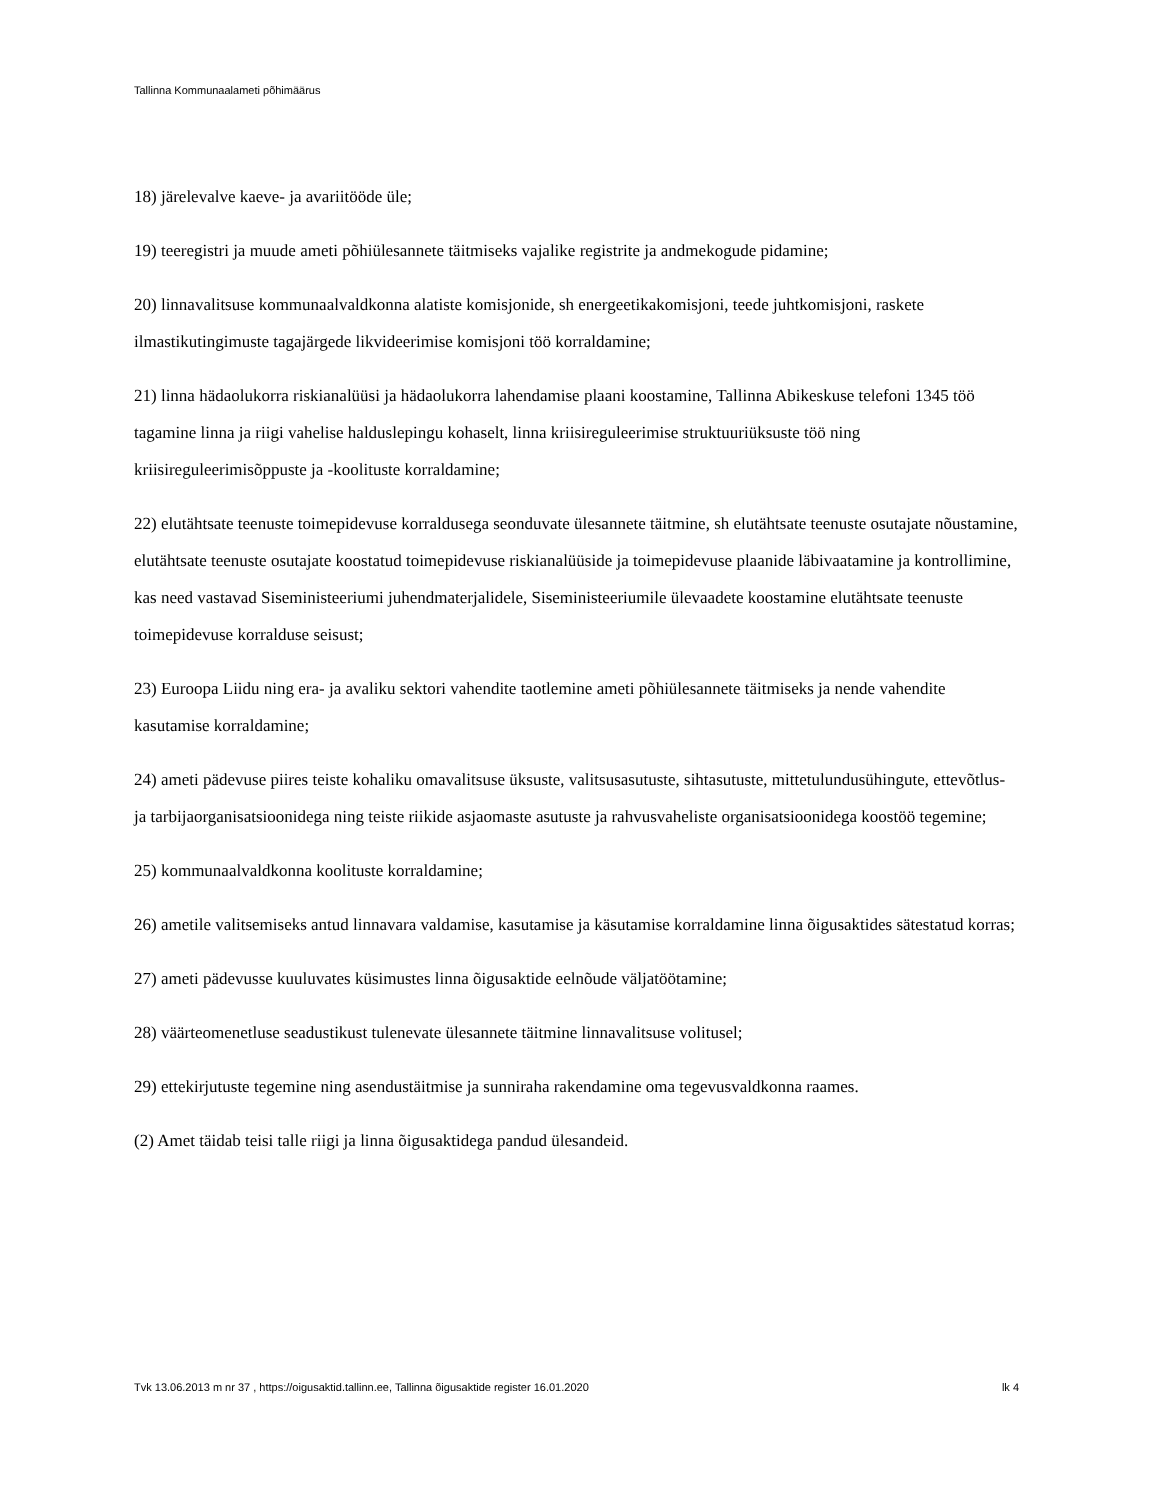Tallinna Kommunaalameti põhimäärus
18) järelevalve kaeve- ja avariitööde üle;
19) teeregistri ja muude ameti põhiülesannete täitmiseks vajalike registrite ja andmekogude pidamine;
20) linnavalitsuse kommunaalvaldkonna alatiste komisjonide, sh energeetikakomisjoni, teede juhtkomisjoni, raskete ilmastikutingimuste tagajärgede likvideerimise komisjoni töö korraldamine;
21) linna hädaolukorra riskianalüüsi ja hädaolukorra lahendamise plaani koostamine, Tallinna Abikeskuse telefoni 1345 töö tagamine linna ja riigi vahelise halduslepingu kohaselt, linna kriisireguleerimise struktuuriüksuste töö ning kriisireguleerimisõppuste ja -koolituste korraldamine;
22) elutähtsate teenuste toimepidevuse korraldusega seonduvate ülesannete täitmine, sh elutähtsate teenuste osutajate nõustamine, elutähtsate teenuste osutajate koostatud toimepidevuse riskianalüüside ja toimepidevuse plaanide läbivaatamine ja kontrollimine, kas need vastavad Siseministeeriumi juhendmaterjalidele, Siseministeeriumile ülevaadete koostamine elutähtsate teenuste toimepidevuse korralduse seisust;
23) Euroopa Liidu ning era- ja avaliku sektori vahendite taotlemine ameti põhiülesannete täitmiseks ja nende vahendite kasutamise korraldamine;
24) ameti pädevuse piires teiste kohaliku omavalitsuse üksuste, valitsusasutuste, sihtasutuste, mittetulundusühingute, ettevõtlus- ja tarbijaorganisatsioonidega ning teiste riikide asjaomaste asutuste ja rahvusvaheliste organisatsioonidega koostöö tegemine;
25) kommunaalvaldkonna koolituste korraldamine;
26) ametile valitsemiseks antud linnavara valdamise, kasutamise ja käsutamise korraldamine linna õigusaktides sätestatud korras;
27) ameti pädevusse kuuluvates küsimustes linna õigusaktide eelnõude väljatöötamine;
28) väärteomenetluse seadustikust tulenevate ülesannete täitmine linnavalitsuse volitusel;
29) ettekirjutuste tegemine ning asendustäitmise ja sunniraha rakendamine oma tegevusvaldkonna raames.
(2) Amet täidab teisi talle riigi ja linna õigusaktidega pandud ülesandeid.
Tvk 13.06.2013 m nr 37 , https://oigusaktid.tallinn.ee, Tallinna õigusaktide register 16.01.2020 lk 4